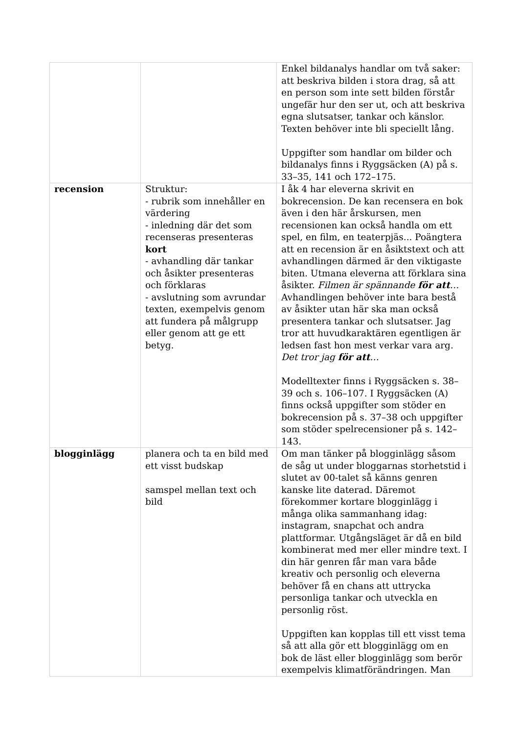| | | Enkel bildanalys handlar om två saker: att beskriva bilden i stora drag, så att en person som inte sett bilden förstår ungefär hur den ser ut, och att beskriva egna slutsatser, tankar och känslor. Texten behöver inte bli speciellt lång. Uppgifter som handlar om bilder och bildanalys finns i Ryggsäcken (A) på s. 33–35, 141 och 172–175. |
| recension | Struktur: - rubrik som innehåller en värdering - inledning där det som recenseras presenteras kort - avhandling där tankar och åsikter presenteras och förklaras - avslutning som avrundar texten, exempelvis genom att fundera på målgrupp eller genom att ge ett betyg. | I åk 4 har eleverna skrivit en bokrecension. De kan recensera en bok även i den här årskursen, men recensionen kan också handla om ett spel, en film, en teaterpjäs... Poängtera att en recension är en åsiktstext och att avhandlingen därmed är den viktigaste biten. Utmana eleverna att förklara sina åsikter. Filmen är spännande för att … Avhandlingen behöver inte bara bestå av åsikter utan här ska man också presentera tankar och slutsatser. Jag tror att huvudkaraktären egentligen är ledsen fast hon mest verkar vara arg. Det tror jag för att … Modelltexter finns i Ryggsäcken s. 38–39 och s. 106–107. I Ryggsäcken (A) finns också uppgifter som stöder en bokrecension på s. 37–38 och uppgifter som stöder spelrecensioner på s. 142–143. |
| blogginlägg | planera och ta en bild med ett visst budskap samspel mellan text och bild | Om man tänker på blogginlägg såsom de såg ut under bloggarnas storhetstid i slutet av 00-talet så känns genren kanske lite daterad. Däremot förekommer kortare blogginlägg i många olika sammanhang idag: instagram, snapchat och andra plattformar. Utgångsläget är då en bild kombinerat med mer eller mindre text. I din här genren får man vara både kreativ och personlig och eleverna behöver få en chans att uttrycka personliga tankar och utveckla en personlig röst. Uppgiften kan kopplas till ett visst tema så att alla gör ett blogginlägg om en bok de läst eller blogginlägg som berör exempelvis klimatförändringen. Man |